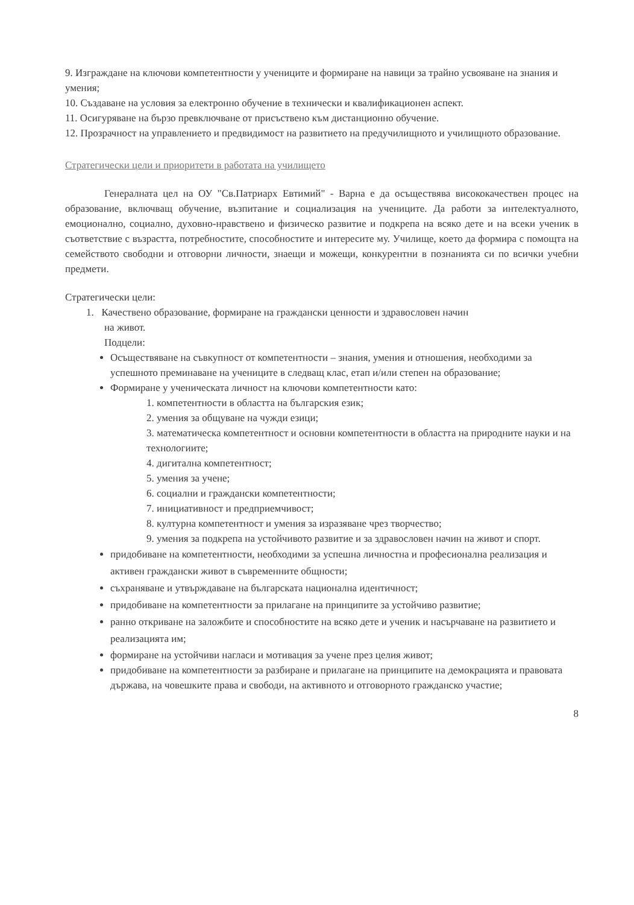9. Изграждане на ключови компетентности у учениците и формиране на навици за трайно усвояване на знания и умения;
10. Създаване на условия за електронно обучение в технически и квалификационен аспект.
11. Осигуряване на бързо превключване от присъствено към дистанционно обучение.
12. Прозрачност на управлението и предвидимост на развитието на предучилищното и училищното образование.
Стратегически цели и приоритети в работата на училището
Генералната цел на ОУ "Св.Патриарх Евтимий" - Варна е да осъществява висококачествен процес на образование, включващ обучение, възпитание и социализация на учениците. Да работи за интелектуалното, емоционално, социално, духовно-нравствено и физическо развитие и подкрепа на всяко дете и на всеки ученик в съответствие с възрастта, потребностите, способностите и интересите му. Училище, което да формира с помощта на семейството свободни и отговорни личности, знаещи и можещи, конкурентни в познанията си по всички учебни предмети.
Стратегически цели:
1. Качествено образование, формиране на граждански ценности и здравословен начин
на живот.
Подцели:
Осъществяване на съвкупност от компетентности – знания, умения и отношения, необходими за успешното преминаване на учениците в следващ клас, етап и/или степен на образование;
Формиране у ученическата личност на ключови компетентности като:
1. компетентности в областта на българския език;
2. умения за общуване на чужди езици;
3. математическа компетентност и основни компетентности в областта на природните науки и на технологиите;
4. дигитална компетентност;
5. умения за учене;
6. социални и граждански компетентности;
7. инициативност и предприемчивост;
8. културна компетентност и умения за изразяване чрез творчество;
9. умения за подкрепа на устойчивото развитие и за здравословен начин на живот и спорт.
придобиване на компетентности, необходими за успешна личностна и професионална реализация и активен граждански живот в съвременните общности;
съхраняване и утвърждаване на българската национална идентичност;
придобиване на компетентности за прилагане на принципите за устойчиво развитие;
ранно откриване на заложбите и способностите на всяко дете и ученик и насърчаване на развитието и реализацията им;
формиране на устойчиви нагласи и мотивация за учене през целия живот;
придобиване на компетентности за разбиране и прилагане на принципите на демокрацията и правовата държава, на човешките права и свободи, на активното и отговорното гражданско участие;
8